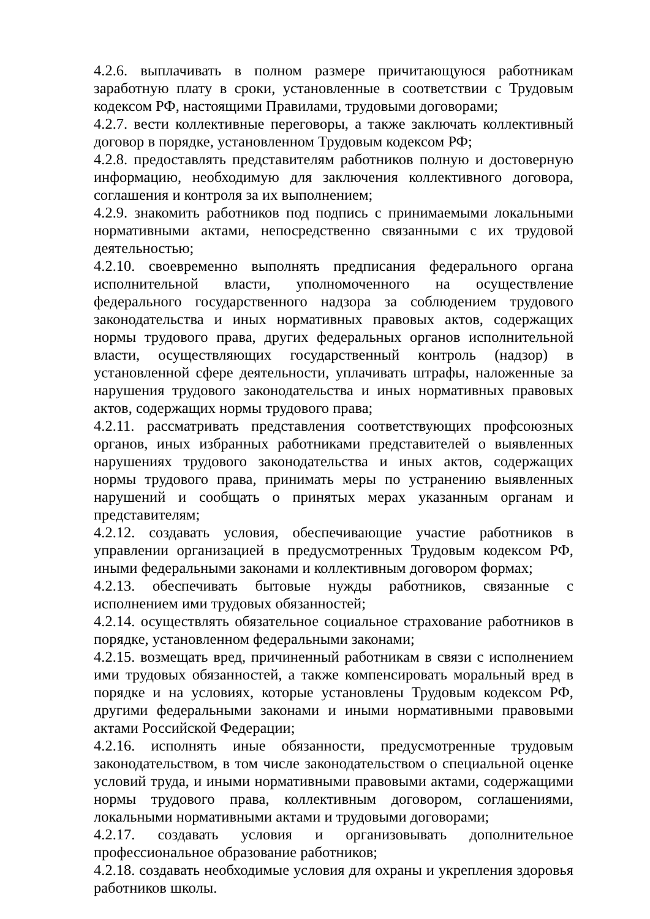4.2.6. выплачивать в полном размере причитающуюся работникам заработную плату в сроки, установленные в соответствии с Трудовым кодексом РФ, настоящими Правилами, трудовыми договорами;
4.2.7. вести коллективные переговоры, а также заключать коллективный договор в порядке, установленном Трудовым кодексом РФ;
4.2.8. предоставлять представителям работников полную и достоверную информацию, необходимую для заключения коллективного договора, соглашения и контроля за их выполнением;
4.2.9. знакомить работников под подпись с принимаемыми локальными нормативными актами, непосредственно связанными с их трудовой деятельностью;
4.2.10. своевременно выполнять предписания федерального органа исполнительной власти, уполномоченного на осуществление федерального государственного надзора за соблюдением трудового законодательства и иных нормативных правовых актов, содержащих нормы трудового права, других федеральных органов исполнительной власти, осуществляющих государственный контроль (надзор) в установленной сфере деятельности, уплачивать штрафы, наложенные за нарушения трудового законодательства и иных нормативных правовых актов, содержащих нормы трудового права;
4.2.11. рассматривать представления соответствующих профсоюзных органов, иных избранных работниками представителей о выявленных нарушениях трудового законодательства и иных актов, содержащих нормы трудового права, принимать меры по устранению выявленных нарушений и сообщать о принятых мерах указанным органам и представителям;
4.2.12. создавать условия, обеспечивающие участие работников в управлении организацией в предусмотренных Трудовым кодексом РФ, иными федеральными законами и коллективным договором формах;
4.2.13. обеспечивать бытовые нужды работников, связанные с исполнением ими трудовых обязанностей;
4.2.14. осуществлять обязательное социальное страхование работников в порядке, установленном федеральными законами;
4.2.15. возмещать вред, причиненный работникам в связи с исполнением ими трудовых обязанностей, а также компенсировать моральный вред в порядке и на условиях, которые установлены Трудовым кодексом РФ, другими федеральными законами и иными нормативными правовыми актами Российской Федерации;
4.2.16. исполнять иные обязанности, предусмотренные трудовым законодательством, в том числе законодательством о специальной оценке условий труда, и иными нормативными правовыми актами, содержащими нормы трудового права, коллективным договором, соглашениями, локальными нормативными актами и трудовыми договорами;
4.2.17. создавать условия и организовывать дополнительное профессиональное образование работников;
4.2.18. создавать необходимые условия для охраны и укрепления здоровья работников школы.